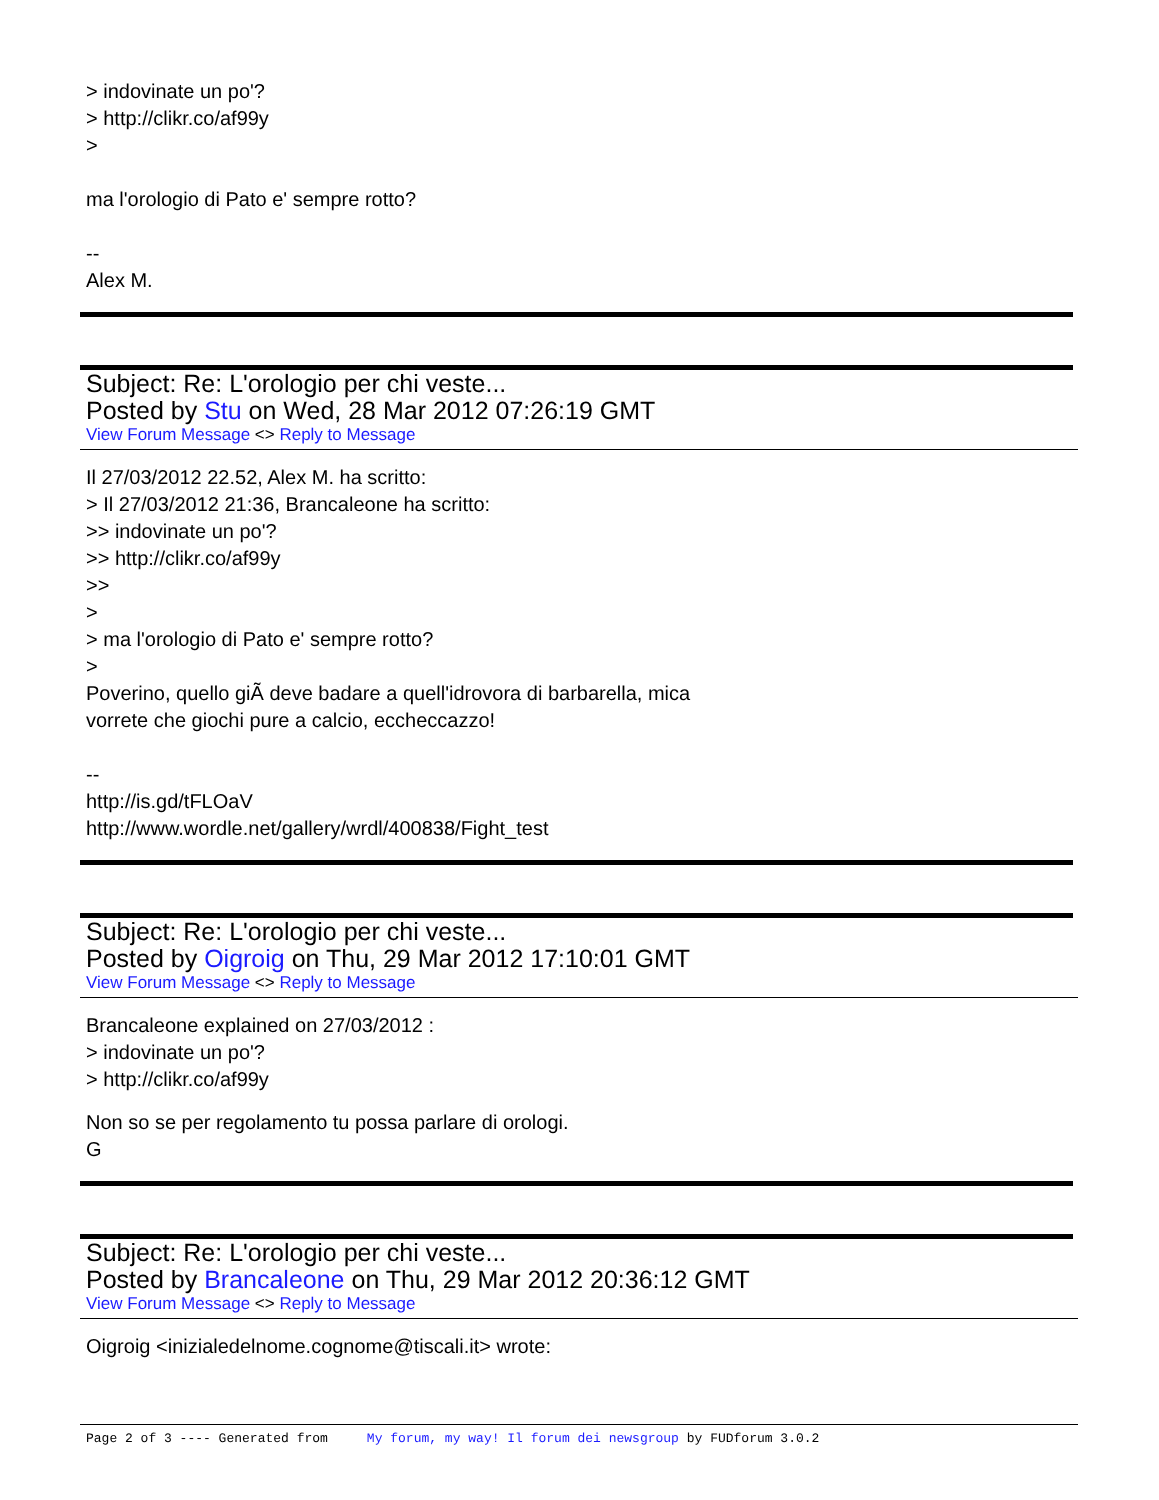> indovinate un po'?
> http://clikr.co/af99y
>
ma l'orologio di Pato e' sempre rotto?
--
Alex M.
Subject: Re: L'orologio per chi veste...
Posted by Stu on Wed, 28 Mar 2012 07:26:19 GMT
View Forum Message <> Reply to Message
Il 27/03/2012 22.52, Alex M. ha scritto:
> Il 27/03/2012 21:36, Brancaleone ha scritto:
>> indovinate un po'?
>> http://clikr.co/af99y
>>
>
> ma l'orologio di Pato e' sempre rotto?
>
Poverino, quello giÃ deve badare a quell'idrovora di barbarella, mica
vorrete che giochi pure a calcio, eccheccazzo!
--
http://is.gd/tFLOaV
http://www.wordle.net/gallery/wrdl/400838/Fight_test
Subject: Re: L'orologio per chi veste...
Posted by Oigroig on Thu, 29 Mar 2012 17:10:01 GMT
View Forum Message <> Reply to Message
Brancaleone explained on 27/03/2012 :
> indovinate un po'?
> http://clikr.co/af99y
Non so se per regolamento tu possa parlare di orologi.
G
Subject: Re: L'orologio per chi veste...
Posted by Brancaleone on Thu, 29 Mar 2012 20:36:12 GMT
View Forum Message <> Reply to Message
Oigroig <inizialedelnome.cognome@tiscali.it> wrote:
Page 2 of 3 ---- Generated from My forum, my way! Il forum dei newsgroup by FUDforum 3.0.2